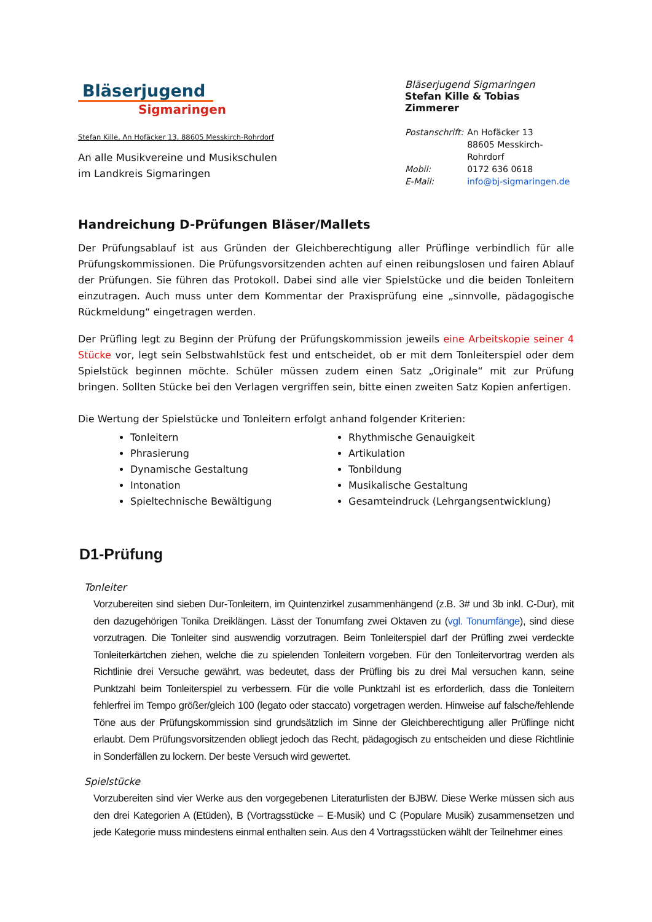Bläserjugend
Sigmaringen
Stefan Kille, An Hofäcker 13, 88605 Messkirch-Rohrdorf
An alle Musikvereine und Musikschulen
im Landkreis Sigmaringen
Bläserjugend Sigmaringen
Stefan Kille & Tobias Zimmerer
| Postanschrift: | An Hofäcker 13 88605 Messkirch-Rohrdorf |
| Mobil: | 0172 636 0618 |
| E-Mail: | info@bj-sigmaringen.de |
Handreichung D-Prüfungen Bläser/Mallets
Der Prüfungsablauf ist aus Gründen der Gleichberechtigung aller Prüflinge verbindlich für alle Prüfungskommissionen. Die Prüfungsvorsitzenden achten auf einen reibungslosen und fairen Ablauf der Prüfungen. Sie führen das Protokoll. Dabei sind alle vier Spielstücke und die beiden Tonleitern einzutragen. Auch muss unter dem Kommentar der Praxisprüfung eine „sinnvolle, pädagogische Rückmeldung“ eingetragen werden.
Der Prüfling legt zu Beginn der Prüfung der Prüfungskommission jeweils eine Arbeitskopie seiner 4 Stücke vor, legt sein Selbstwahlstück fest und entscheidet, ob er mit dem Tonleiterspiel oder dem Spielstück beginnen möchte. Schüler müssen zudem einen Satz „Originale“ mit zur Prüfung bringen. Sollten Stücke bei den Verlagen vergriffen sein, bitte einen zweiten Satz Kopien anfertigen.
Die Wertung der Spielstücke und Tonleitern erfolgt anhand folgender Kriterien:
Tonleitern
Rhythmische Genauigkeit
Phrasierung
Artikulation
Dynamische Gestaltung
Tonbildung
Intonation
Musikalische Gestaltung
Spieltechnische Bewältigung
Gesamteindruck (Lehrgangsentwicklung)
D1-Prüfung
Tonleiter
Vorzubereiten sind sieben Dur-Tonleitern, im Quintenzirkel zusammenhängend (z.B. 3# und 3b inkl. C-Dur), mit den dazugehörigen Tonika Dreiklängen. Lässt der Tonumfang zwei Oktaven zu (vgl. Tonumfänge), sind diese vorzutragen. Die Tonleiter sind auswendig vorzutragen. Beim Tonleiterspiel darf der Prüfling zwei verdeckte Tonleiterkärtchen ziehen, welche die zu spielenden Tonleitern vorgeben. Für den Tonleitervortrag werden als Richtlinie drei Versuche gewährt, was bedeutet, dass der Prüfling bis zu drei Mal versuchen kann, seine Punktzahl beim Tonleiterspiel zu verbessern. Für die volle Punktzahl ist es erforderlich, dass die Tonleitern fehlerfrei im Tempo größer/gleich 100 (legato oder staccato) vorgetragen werden. Hinweise auf falsche/fehlende Töne aus der Prüfungskommission sind grundsätzlich im Sinne der Gleichberechtigung aller Prüflinge nicht erlaubt. Dem Prüfungsvorsitzenden obliegt jedoch das Recht, pädagogisch zu entscheiden und diese Richtlinie in Sonderfällen zu lockern. Der beste Versuch wird gewertet.
Spielstücke
Vorzubereiten sind vier Werke aus den vorgegebenen Literaturlisten der BJBW. Diese Werke müssen sich aus den drei Kategorien A (Etüden), B (Vortragsstücke – E-Musik) und C (Populare Musik) zusammensetzen und jede Kategorie muss mindestens einmal enthalten sein. Aus den 4 Vortragsstücken wählt der Teilnehmer eines